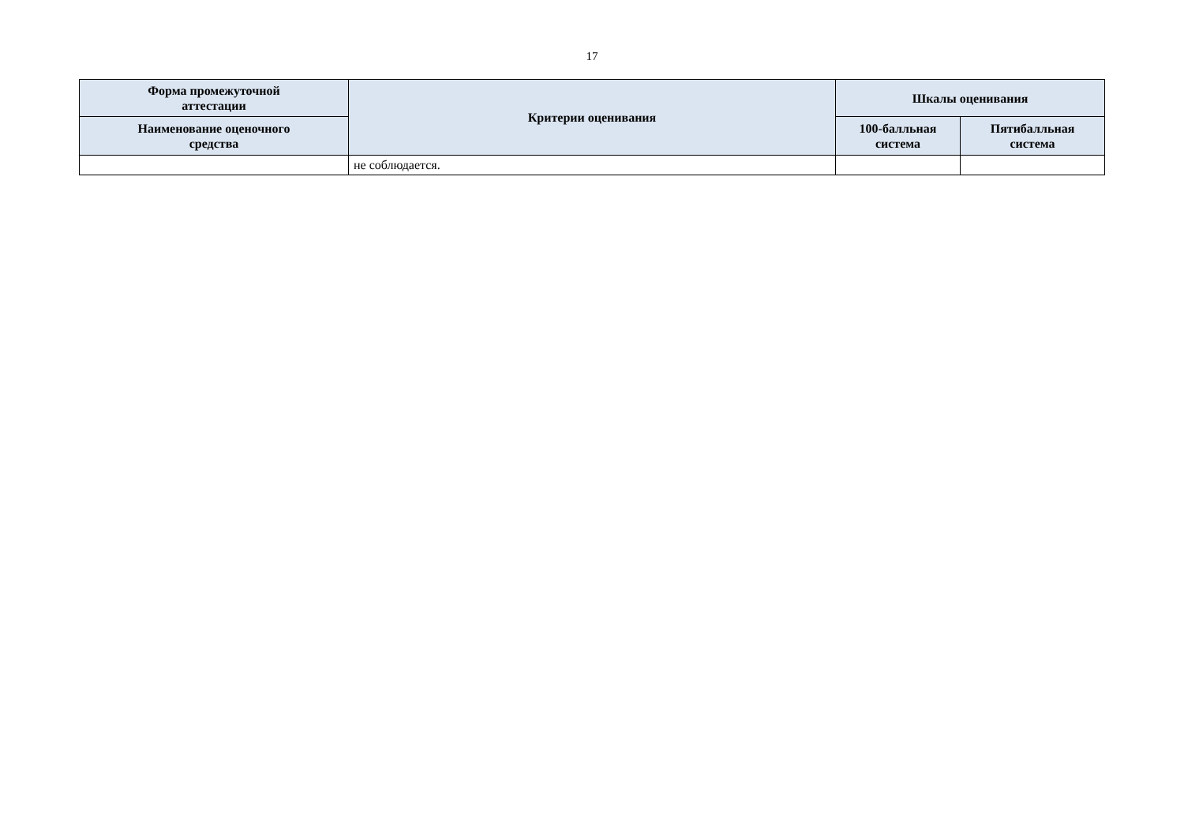17
| Форма промежуточной аттестации | Критерии оценивания | Шкалы оценивания | |
| --- | --- | --- | --- |
| Наименование оценочного средства | | 100-балльная система | Пятибалльная система |
| | не соблюдается. | | |